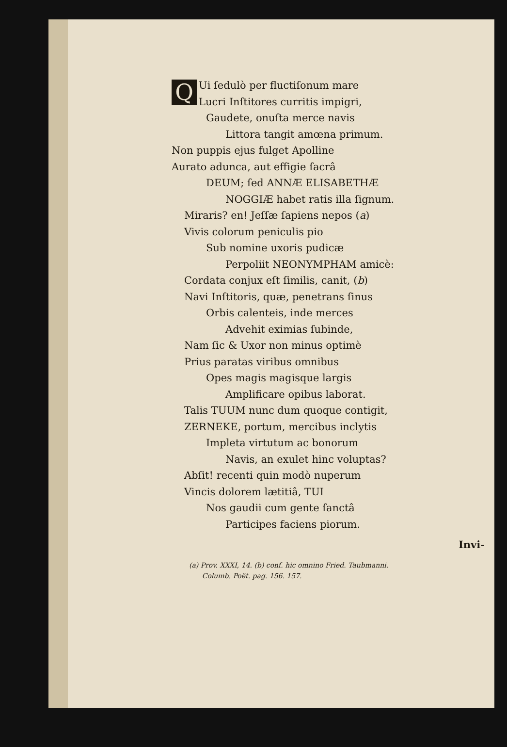Q
Ui ſedulò per fluctiſonum mare
Lucri Inſtitores curritis impigri,
Gaudete, onuſta merce navis
Littora tangit amœna primum.
Non puppis ejus fulget Apolline
Aurato adunca, aut effigie ſacrâ
DEUM; ſed ANNÆ ELISABETHÆ
NOGGIÆ habet ratis illa ſignum.
Miraris? en! Jeſſæ ſapiens nepos (a)
Vivis colorum peniculis pio
Sub nomine uxoris pudicæ
Perpoliit NEONYMPHAM amicè:
Cordata conjux eſt ſimilis, canit, (b)
Navi Inſtitoris, quæ, penetrans ſinus
Orbis calenteis, inde merces
Advehit eximias ſubinde,
Nam ſic & Uxor non minus optimè
Prius paratas viribus omnibus
Opes magis magisque largis
Amplificare opibus laborat.
Talis TUUM nunc dum quoque contigit,
ZERNEKE, portum, mercibus inclytis
Impleta virtutum ac bonorum
Navis, an exulet hinc voluptas?
Abſit! recenti quin modò nuperum
Vincis dolorem lætitiâ, TUI
Nos gaudii cum gente ſanctâ
Participes faciens piorum.
Invi-
(a) Prov. XXXI, 14. (b) conſ. hic omnino Fried. Taubmanni.
Columb. Poët. pag. 156. 157.